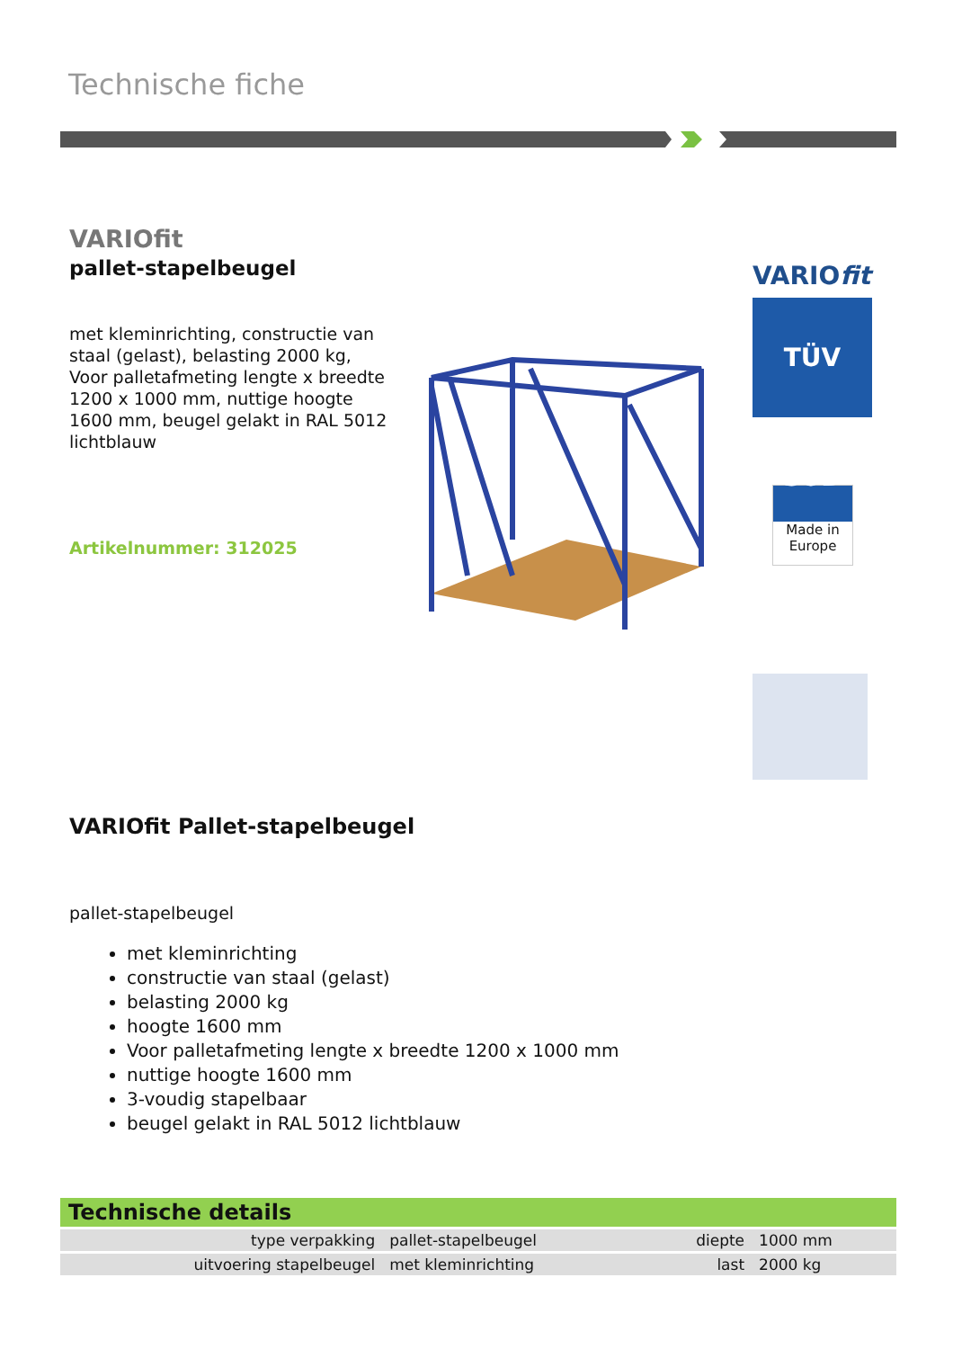Technische fiche
VARIOfit
pallet-stapelbeugel
met kleminrichting, constructie van staal (gelast), belasting 2000 kg, Voor palletafmeting lengte x breedte 1200 x 1000 mm, nuttige hoogte 1600 mm, beugel gelakt in RAL 5012 lichtblauw
Artikelnummer: 312025
VARIOfit
TÜV SÜD
Made in Europe
VARIOfit Pallet-stapelbeugel
pallet-stapelbeugel
met kleminrichting
constructie van staal (gelast)
belasting 2000 kg
hoogte 1600 mm
Voor palletafmeting lengte x breedte 1200 x 1000 mm
nuttige hoogte 1600 mm
3-voudig stapelbaar
beugel gelakt in RAL 5012 lichtblauw
Technische details
| type verpakking | pallet-stapelbeugel | diepte | 1000 mm |
| uitvoering stapelbeugel | met kleminrichting | last | 2000 kg |